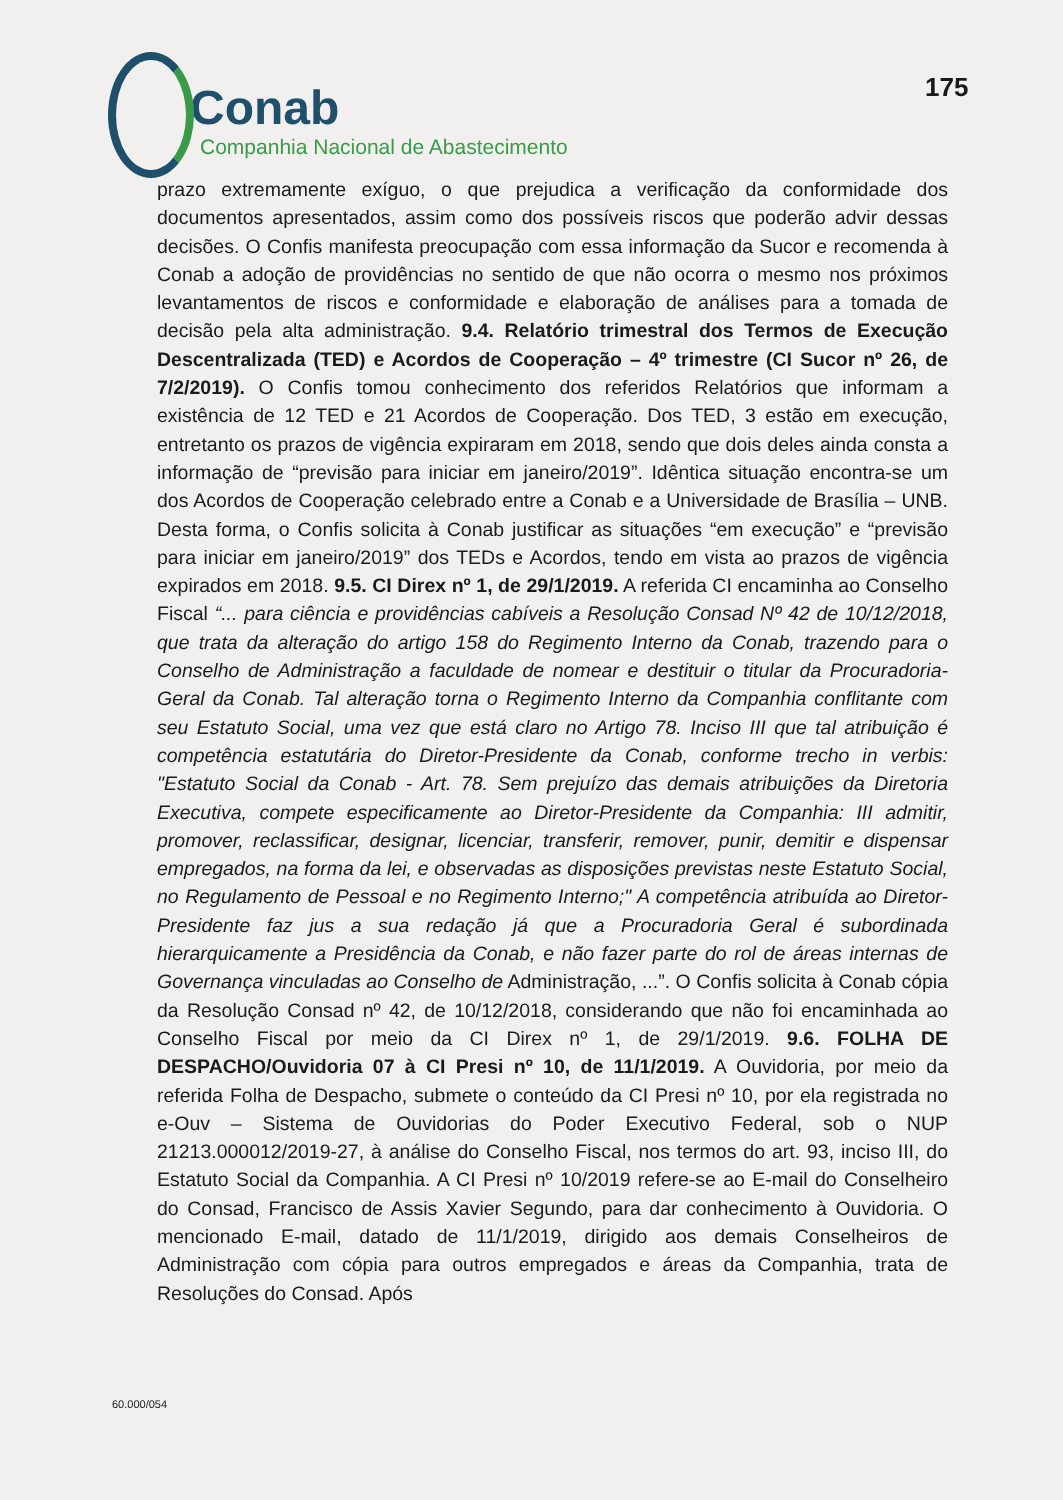Conab
Companhia Nacional de Abastecimento
175
prazo extremamente exíguo, o que prejudica a verificação da conformidade dos documentos apresentados, assim como dos possíveis riscos que poderão advir dessas decisões. O Confis manifesta preocupação com essa informação da Sucor e recomenda à Conab a adoção de providências no sentido de que não ocorra o mesmo nos próximos levantamentos de riscos e conformidade e elaboração de análises para a tomada de decisão pela alta administração. 9.4. Relatório trimestral dos Termos de Execução Descentralizada (TED) e Acordos de Cooperação – 4º trimestre (CI Sucor nº 26, de 7/2/2019). O Confis tomou conhecimento dos referidos Relatórios que informam a existência de 12 TED e 21 Acordos de Cooperação. Dos TED, 3 estão em execução, entretanto os prazos de vigência expiraram em 2018, sendo que dois deles ainda consta a informação de “previsão para iniciar em janeiro/2019”. Idêntica situação encontra-se um dos Acordos de Cooperação celebrado entre a Conab e a Universidade de Brasília – UNB. Desta forma, o Confis solicita à Conab justificar as situações “em execução” e “previsão para iniciar em janeiro/2019” dos TEDs e Acordos, tendo em vista ao prazos de vigência expirados em 2018. 9.5. CI Direx nº 1, de 29/1/2019. A referida CI encaminha ao Conselho Fiscal “... para ciência e providências cabíveis a Resolução Consad Nº 42 de 10/12/2018, que trata da alteração do artigo 158 do Regimento Interno da Conab, trazendo para o Conselho de Administração a faculdade de nomear e destituir o titular da Procuradoria-Geral da Conab. Tal alteração torna o Regimento Interno da Companhia conflitante com seu Estatuto Social, uma vez que está claro no Artigo 78. Inciso III que tal atribuição é competência estatutária do Diretor-Presidente da Conab, conforme trecho in verbis: "Estatuto Social da Conab - Art. 78. Sem prejuízo das demais atribuições da Diretoria Executiva, compete especificamente ao Diretor-Presidente da Companhia: III admitir, promover, reclassificar, designar, licenciar, transferir, remover, punir, demitir e dispensar empregados, na forma da lei, e observadas as disposições previstas neste Estatuto Social, no Regulamento de Pessoal e no Regimento Interno;" A competência atribuída ao Diretor-Presidente faz jus a sua redação já que a Procuradoria Geral é subordinada hierarquicamente a Presidência da Conab, e não fazer parte do rol de áreas internas de Governança vinculadas ao Conselho de Administração, ...”. O Confis solicita à Conab cópia da Resolução Consad nº 42, de 10/12/2018, considerando que não foi encaminhada ao Conselho Fiscal por meio da CI Direx nº 1, de 29/1/2019. 9.6. FOLHA DE DESPACHO/Ouvidoria 07 à CI Presi nº 10, de 11/1/2019. A Ouvidoria, por meio da referida Folha de Despacho, submete o conteúdo da CI Presi nº 10, por ela registrada no e-Ouv – Sistema de Ouvidorias do Poder Executivo Federal, sob o NUP 21213.000012/2019-27, à análise do Conselho Fiscal, nos termos do art. 93, inciso III, do Estatuto Social da Companhia. A CI Presi nº 10/2019 refere-se ao E-mail do Conselheiro do Consad, Francisco de Assis Xavier Segundo, para dar conhecimento à Ouvidoria. O mencionado E-mail, datado de 11/1/2019, dirigido aos demais Conselheiros de Administração com cópia para outros empregados e áreas da Companhia, trata de Resoluções do Consad. Após
60.000/054